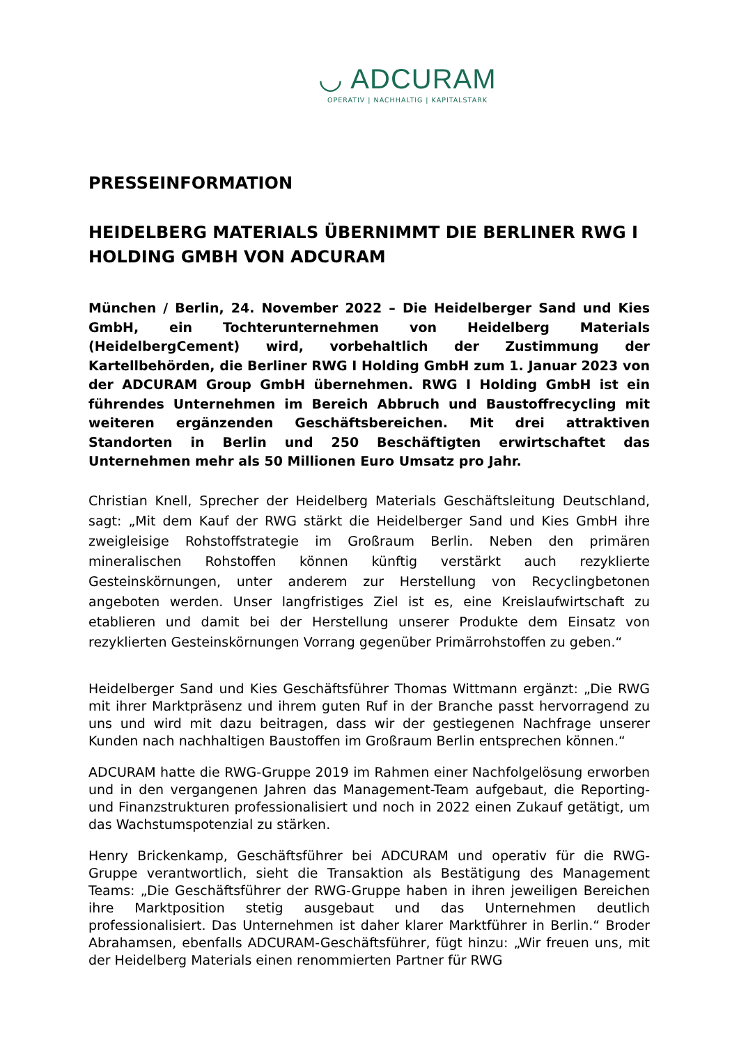◡ ADCURAM
OPERATIV | NACHHALTIG | KAPITALSTARK
PRESSEINFORMATION
HEIDELBERG MATERIALS ÜBERNIMMT DIE BERLINER RWG I HOLDING GMBH VON ADCURAM
München / Berlin, 24. November 2022 – Die Heidelberger Sand und Kies GmbH, ein Tochterunternehmen von Heidelberg Materials (HeidelbergCement) wird, vorbehaltlich der Zustimmung der Kartellbehörden, die Berliner RWG I Holding GmbH zum 1. Januar 2023 von der ADCURAM Group GmbH übernehmen. RWG I Holding GmbH ist ein führendes Unternehmen im Bereich Abbruch und Baustoffrecycling mit weiteren ergänzenden Geschäftsbereichen. Mit drei attraktiven Standorten in Berlin und 250 Beschäftigten erwirtschaftet das Unternehmen mehr als 50 Millionen Euro Umsatz pro Jahr.
Christian Knell, Sprecher der Heidelberg Materials Geschäftsleitung Deutschland, sagt: „Mit dem Kauf der RWG stärkt die Heidelberger Sand und Kies GmbH ihre zweigleisige Rohstoffstrategie im Großraum Berlin. Neben den primären mineralischen Rohstoffen können künftig verstärkt auch rezyklierte Gesteinskörnungen, unter anderem zur Herstellung von Recyclingbetonen angeboten werden. Unser langfristiges Ziel ist es, eine Kreislaufwirtschaft zu etablieren und damit bei der Herstellung unserer Produkte dem Einsatz von rezyklierten Gesteinskörnungen Vorrang gegenüber Primärrohstoffen zu geben.“
Heidelberger Sand und Kies Geschäftsführer Thomas Wittmann ergänzt: „Die RWG mit ihrer Marktpräsenz und ihrem guten Ruf in der Branche passt hervorragend zu uns und wird mit dazu beitragen, dass wir der gestiegenen Nachfrage unserer Kunden nach nachhaltigen Baustoffen im Großraum Berlin entsprechen können.“
ADCURAM hatte die RWG-Gruppe 2019 im Rahmen einer Nachfolgelösung erworben und in den vergangenen Jahren das Management-Team aufgebaut, die Reporting- und Finanzstrukturen professionalisiert und noch in 2022 einen Zukauf getätigt, um das Wachstumspotenzial zu stärken.
Henry Brickenkamp, Geschäftsführer bei ADCURAM und operativ für die RWG-Gruppe verantwortlich, sieht die Transaktion als Bestätigung des Management Teams: „Die Geschäftsführer der RWG-Gruppe haben in ihren jeweiligen Bereichen ihre Marktposition stetig ausgebaut und das Unternehmen deutlich professionalisiert. Das Unternehmen ist daher klarer Marktführer in Berlin.“ Broder Abrahamsen, ebenfalls ADCURAM-Geschäftsführer, fügt hinzu: „Wir freuen uns, mit der Heidelberg Materials einen renommierten Partner für RWG